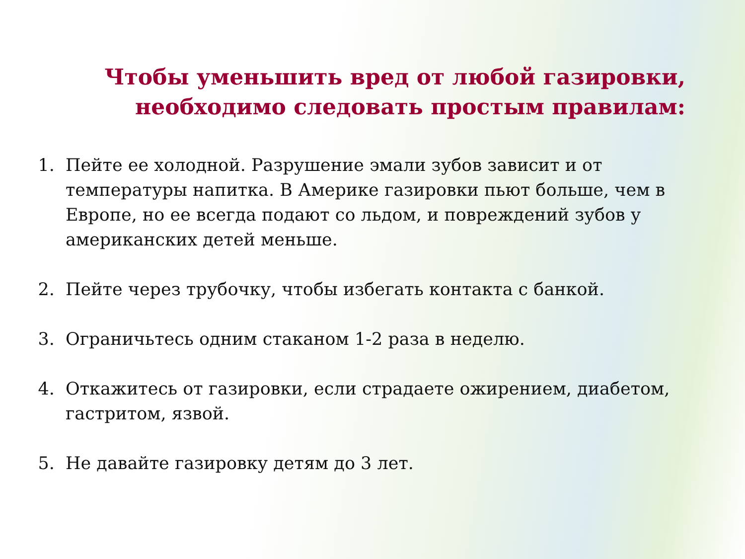Чтобы уменьшить вред от любой газировки,
необходимо следовать простым правилам:
1. Пейте ее холодной. Разрушение эмали зубов зависит и от температуры напитка. В Америке газировки пьют больше, чем в Европе, но ее всегда подают со льдом, и повреждений зубов у американских детей меньше.
2. Пейте через трубочку, чтобы избегать контакта с банкой.
3. Ограничьтесь одним стаканом 1-2 раза в неделю.
4. Откажитесь от газировки, если страдаете ожирением, диабетом, гастритом, язвой.
5. Не давайте газировку детям до 3 лет.